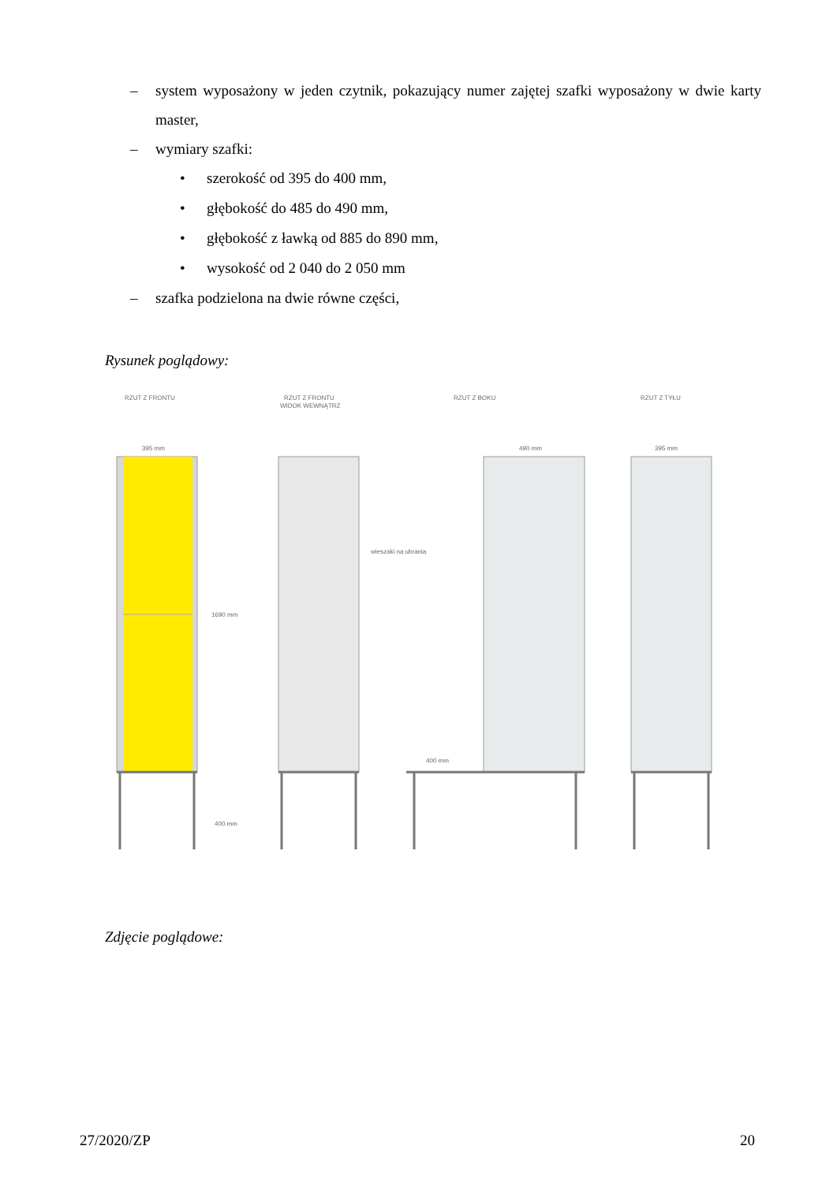– system wyposażony w jeden czytnik, pokazujący numer zajętej szafki wyposażony w dwie karty master,
– wymiary szafki:
• szerokość od 395 do 400 mm,
• głębokość do 485 do 490 mm,
• głębokość z ławką od 885 do 890 mm,
• wysokość od 2 040 do 2 050 mm
– szafka podzielona na dwie równe części,
Rysunek poglądowy:
RZUT Z FRONTU
RZUT Z FRONTU
WIDOK WEWNĄTRZ
RZUT Z BOKU
RZUT Z TYŁU
395 mm
490 mm
395 mm
1690 mm
400 mm
wieszaki na ubrania
400 mm
Zdjęcie poglądowe:
27/2020/ZP 20